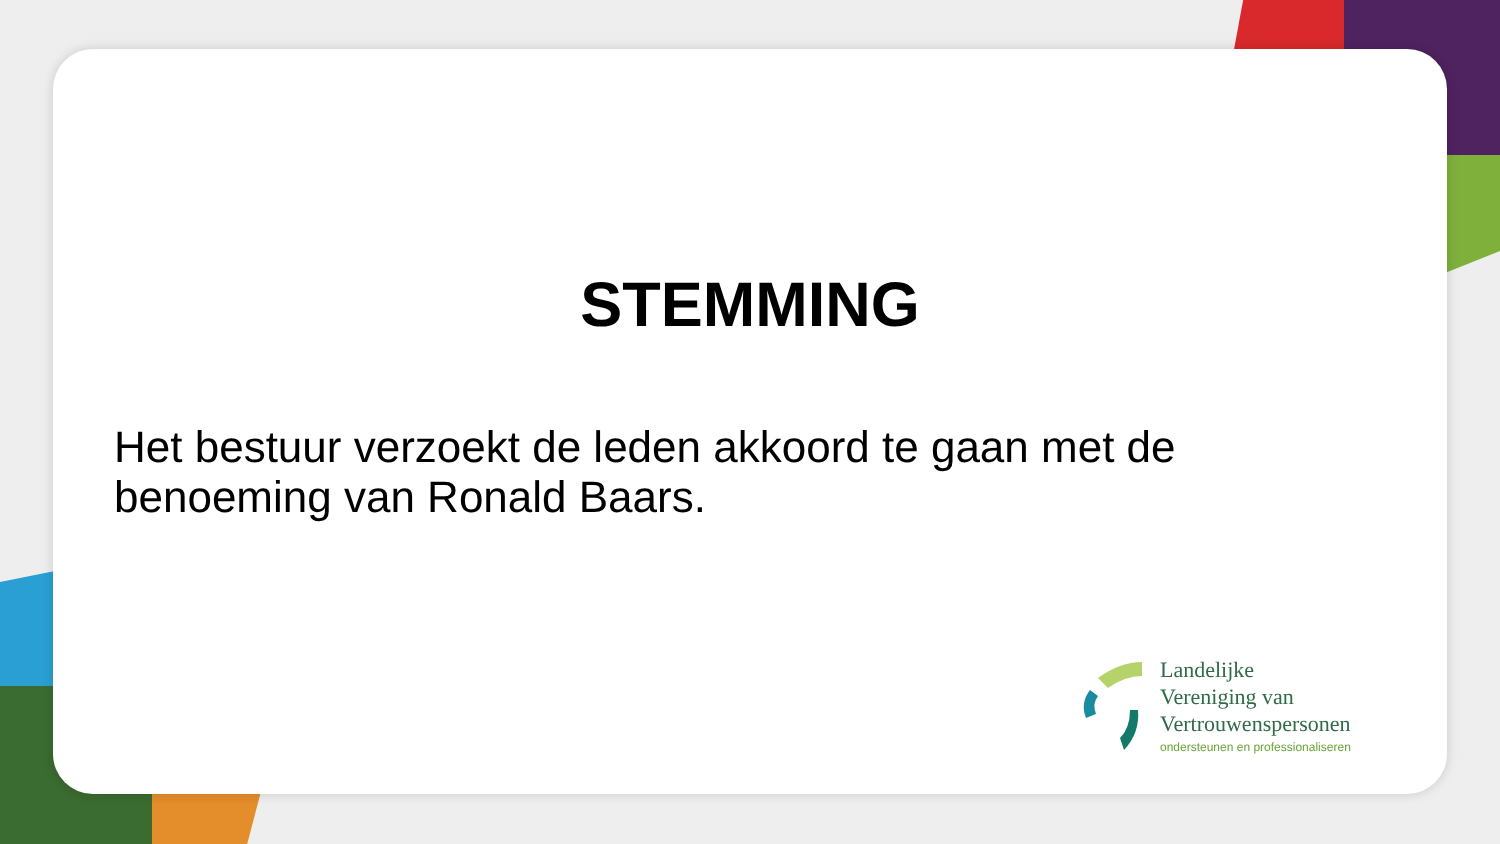STEMMING
Het bestuur verzoekt de leden akkoord te gaan met de benoeming van Ronald Baars.
Landelijke
Vereniging van
Vertrouwenspersonen
ondersteunen en professionaliseren